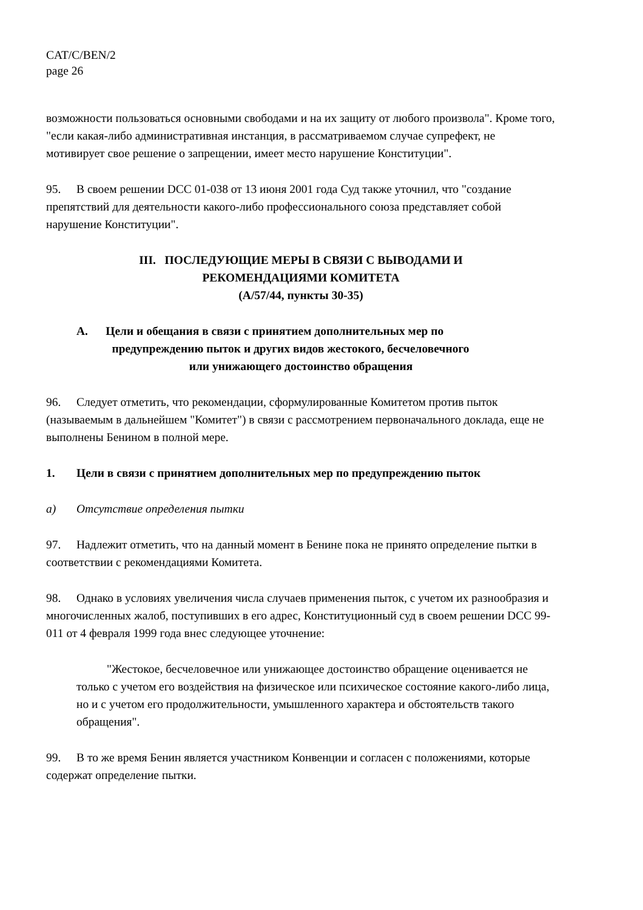CAT/C/BEN/2
page 26
возможности пользоваться основными свободами и на их защиту от любого произвола". Кроме того, "если какая-либо административная инстанция, в рассматриваемом случае супрефект, не мотивирует свое решение о запрещении, имеет место нарушение Конституции".
95. В своем решении DCC 01-038 от 13 июня 2001 года Суд также уточнил, что "создание препятствий для деятельности какого-либо профессионального союза представляет собой нарушение Конституции".
III. ПОСЛЕДУЮЩИЕ МЕРЫ В СВЯЗИ С ВЫВОДАМИ И
РЕКОМЕНДАЦИЯМИ КОМИТЕТА
(A/57/44, пункты 30-35)
A. Цели и обещания в связи с принятием дополнительных мер по
предупреждению пыток и других видов жестокого, бесчеловечного
или унижающего достоинство обращения
96. Следует отметить, что рекомендации, сформулированные Комитетом против пыток (называемым в дальнейшем "Комитет") в связи с рассмотрением первоначального доклада, еще не выполнены Бенином в полной мере.
1. Цели в связи с принятием дополнительных мер по предупреждению пыток
a) Отсутствие определения пытки
97. Надлежит отметить, что на данный момент в Бенине пока не принято определение пытки в соответствии с рекомендациями Комитета.
98. Однако в условиях увеличения числа случаев применения пыток, с учетом их разнообразия и многочисленных жалоб, поступивших в его адрес, Конституционный суд в своем решении DCC 99-011 от 4 февраля 1999 года внес следующее уточнение:
"Жестокое, бесчеловечное или унижающее достоинство обращение оценивается не только с учетом его воздействия на физическое или психическое состояние какого-либо лица, но и с учетом его продолжительности, умышленного характера и обстоятельств такого обращения".
99. В то же время Бенин является участником Конвенции и согласен с положениями, которые содержат определение пытки.